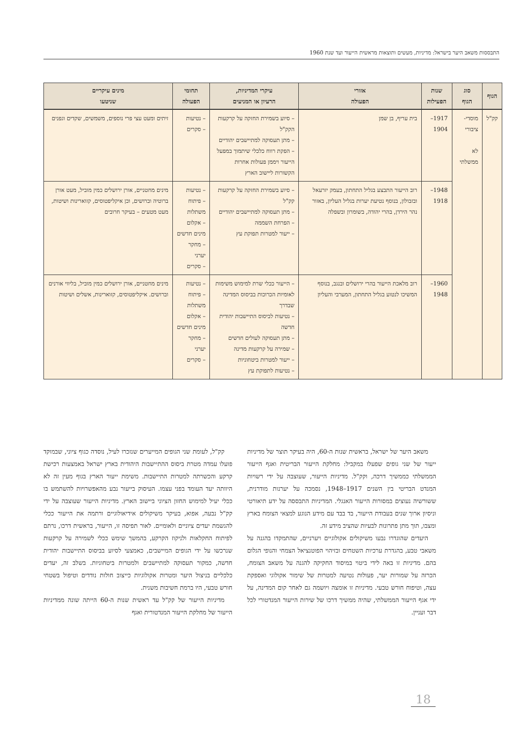התבססות משאב היער בישראל: מדיניות, מעשים ותוצאות מראשית הייעור ועד שנת 1960
| הגוף | סוג הגוף | שנות הפעילות | אזורי הפעולה | עיקרי המדיניות, הרעיון או המניעים | תחומי הפעולה | מינים עיקריים שניטעו |
| --- | --- | --- | --- | --- | --- | --- |
| קק"ל | מוסדי- ציבורי לא ממשלתי | 1917–1904 | בית עריף, בן שמן | – סיוע בשמירת החזקה על קרקעות הקק"ל – מתן תעסוקה למתיישבים יהודיים – הפקת רווח כלכלי שיתמוך במפעל הייעור ויממן פעולות אחרות הקשורות ליישוב הארץ | – נטיעות – סקרים | זיתים ומעט עצי פרי נוספים, משמשים, שקדים וגפנים |
| | | 1948–1918 | רוב הייעור התבצע בגליל התחתון, בעמק יזרעאל ובזבולון, בנוסף נטיעת יערות בגליל העליון, באזור נהר הירדן, בהרי יהודה, בשומרון ובשפלה | – סיוע בשמירת החזקה על קרקעות קק"ל – מתן תעסוקה למתיישבים יהודיים – הפרחת השממה – ייעור למטרות תפוקת עץ | – נטיעות – פיתוח משתלות – אקלום מינים חדשים – מחקר יערני – סקרים | מינים מחטניים, אורן ירושלים כמין מוביל, מעט אורן ברוטיה וברושים, וכן איקליפטוסים, קזוארינות ושיטות, מעט מטעים – בעיקר חרובים |
| | | 1960–1948 | רוב מלאכת הייעור בהרי ירושלים ובנגב, בנוסף המשיכו לנטוע בגליל התחתון, המערבי והעליון | – הייעור ככלי שרת למימוש משימות לאומיות הכרוכות בביסוס המדינה שבדרך – נטיעות לביסוס התיישבות יהודית חדשה – מתן תעסוקה לעולים חדשים – שמירה על קרקעות מדינה – ייעור למטרות ביטחוניות – נטיעות לתפוקת עץ | – נטיעות – פיתוח משתלות – אקלום מינים חדשים – מחקר יערני – סקרים | מינים מחטניים, אורן ירושלים כמין מוביל, בליווי אורנים וברושים. איקליפטוסים, קזוארינות, אשלים ושיטות |
משאב היער של ישראל, בראשית שנות ה-60, היה בעיקר תוצר של מדיניות ייעור של שני גופים שפעלו במקביל: מחלקת הייעור הבריטית ואגף הייעור הממשלתי כממשיך דרכה, וקק"ל. מדיניות הייעור, שעוצבה על ידי רשויות המנדט הבריטי בין השנים 1917–1948, נסמכה על יערנות מודרנית, ששורשיה נעוצים במסורות הייעור האנגלי. המדיניות התבססה על ידע תיאורטי וניסיון ארוך שנים בעבודת הייעור, בד בבד עם מידע הנוגע למצאי הצומח בארץ ומצבו, תוך מתן פתרונות לבעיות שהציב מידע זה.
היעדים שהוגדרו נבעו משיקולים אקולוגיים ויערניים, שהתמקדו בהגנה על משאבי טבע, בהגדרת ערכיות השטחים ובזיהוי הפוטנציאל הצמחי והנופי הגלום בהם. מדיניות זו באה לידי ביטוי במיסוד החקיקה להגנה על משאב הצומח, הכרזה על שמורות יער, פעולות נטיעה למטרות של שימור אקולוגי ואספקת עצה, וטיפוח חורש טבעי. מדיניות זו אומצה ויושמה גם לאחר קום המדינה, על ידי אגף הייעור הממשלתי, שהיה ממשיך דרכו של שירות הייעור המנדטורי לכל דבר ועניין.
קק"ל, לעומת שני הגופים המייערים שנזכרו לעיל, נוסדה כגוף ציוני, שבמוקד פועלו עמדה מטרת ביסוס ההתיישבות היהודית בארץ ישראל באמצעות רכישת קרקע והכשרתה למטרות התיישבות. משימת ייעור הארץ בגוף מעין זה לא היוותה יעד העומד בפני עצמו. העיסוק בייעור נבע מהאפשרויות להשתמש בו ככלי יעיל למימוש החזון הציוני ביישוב הארץ. מדיניות הייעור שעוצבה על ידי קק"ל נבעה, אפוא, בעיקר משיקולים אידיאולוגיים ורתמה את הייעור ככלי להגשמת יעדים ציוניים ולאומיים. לאור תפיסה זו, הייעור, בראשית דרכו, נרתם לפיתוח החקלאות ולניקוז הקרקע, בהמשך שימש ככלי לשמירה על קרקעות שנרכשו על ידי הגופים המיישבים, כאמצעי לסיוע בביסוס התיישבות יהודית חדשה, כמקור תעסוקה למתיישבים ולמטרות ביטחוניות. בשלב זה, יעדים כלכליים בניצול היער ומטרות אקולוגיות כייצוב חולות נודדים וטיפול בשטחי חורש טבעי, היו ברמת חשיבות משנית.
מדיניות הייעור של קק"ל עד ראשית שנות ה-60 הייתה שונה ממדיניות הייעור של מחלקת הייעור המנדטורית ואגף
18